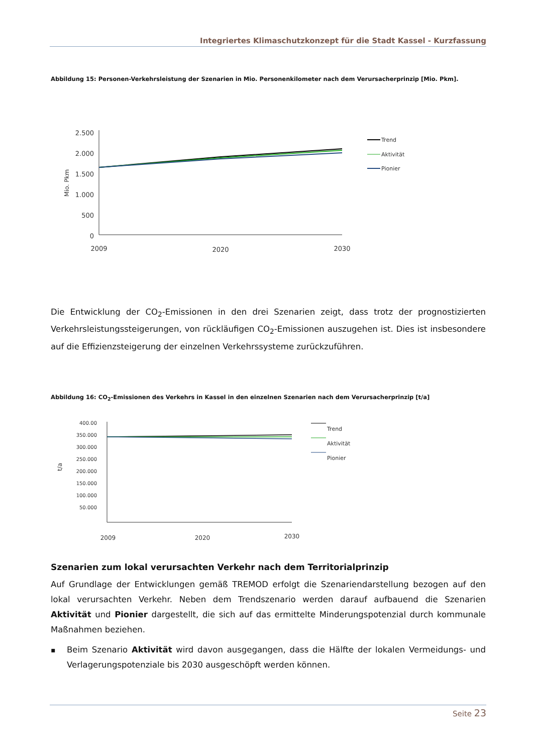Integriertes Klimaschutzkonzept für die Stadt Kassel - Kurzfassung
Abbildung 15: Personen-Verkehrsleistung der Szenarien in Mio. Personenkilometer nach dem Verursacherprinzip [Mio. Pkm].
2.500
2.000
1.500
1.000
500
0
Mio. Pkm
2009
2020
2030
Trend
Aktivität
Pionier
Die Entwicklung der CO<sub>2</sub>-Emissionen in den drei Szenarien zeigt, dass trotz der prognostizierten Verkehrsleistungssteigerungen, von rückläufigen CO<sub>2</sub>-Emissionen auszugehen ist. Dies ist insbesondere auf die Effizienzsteigerung der einzelnen Verkehrssysteme zurückzuführen.
Abbildung 16: CO<sub>2</sub>-Emissionen des Verkehrs in Kassel in den einzelnen Szenarien nach dem Verursacherprinzip [t/a]
400.00
350.000
300.000
250.000
200.000
150.000
100.000
50.000
t/a
2009
2020
2030
Trend
Aktivität
Pionier
Szenarien zum lokal verursachten Verkehr nach dem Territorialprinzip
Auf Grundlage der Entwicklungen gemäß TREMOD erfolgt die Szenariendarstellung bezogen auf den lokal verursachten Verkehr. Neben dem Trendszenario werden darauf aufbauend die Szenarien Aktivität und Pionier dargestellt, die sich auf das ermittelte Minderungspotenzial durch kommunale Maßnahmen beziehen.
▪
Beim Szenario Aktivität wird davon ausgegangen, dass die Hälfte der lokalen Vermeidungs- und Verlagerungspotenziale bis 2030 ausgeschöpft werden können.
Seite 23